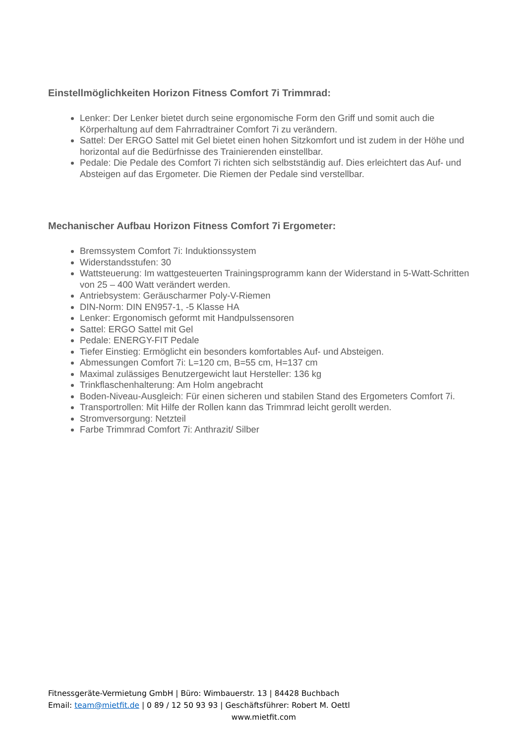Einstellmöglichkeiten Horizon Fitness Comfort 7i Trimmrad:
Lenker: Der Lenker bietet durch seine ergonomische Form den Griff und somit auch die Körperhaltung auf dem Fahrradtrainer Comfort 7i zu verändern.
Sattel: Der ERGO Sattel mit Gel bietet einen hohen Sitzkomfort und ist zudem in der Höhe und horizontal auf die Bedürfnisse des Trainierenden einstellbar.
Pedale: Die Pedale des Comfort 7i richten sich selbstständig auf. Dies erleichtert das Auf- und Absteigen auf das Ergometer. Die Riemen der Pedale sind verstellbar.
Mechanischer Aufbau Horizon Fitness Comfort 7i Ergometer:
Bremssystem Comfort 7i: Induktionssystem
Widerstandsstufen: 30
Wattsteuerung: Im wattgesteuerten Trainingsprogramm kann der Widerstand in 5-Watt-Schritten von 25 – 400 Watt verändert werden.
Antriebsystem: Geräuscharmer Poly-V-Riemen
DIN-Norm: DIN EN957-1, -5 Klasse HA
Lenker: Ergonomisch geformt mit Handpulssensoren
Sattel: ERGO Sattel mit Gel
Pedale: ENERGY-FIT Pedale
Tiefer Einstieg: Ermöglicht ein besonders komfortables Auf- und Absteigen.
Abmessungen Comfort 7i: L=120 cm, B=55 cm, H=137 cm
Maximal zulässiges Benutzergewicht laut Hersteller: 136 kg
Trinkflaschenhalterung: Am Holm angebracht
Boden-Niveau-Ausgleich: Für einen sicheren und stabilen Stand des Ergometers Comfort 7i.
Transportrollen: Mit Hilfe der Rollen kann das Trimmrad leicht gerollt werden.
Stromversorgung: Netzteil
Farbe Trimmrad Comfort 7i: Anthrazit/ Silber
Fitnessgeräte-Vermietung GmbH | Büro: Wimbauerstr. 13 | 84428 Buchbach
Email: team@mietfit.de | 0 89 / 12 50 93 93 | Geschäftsführer: Robert M. Oettl
www.mietfit.com